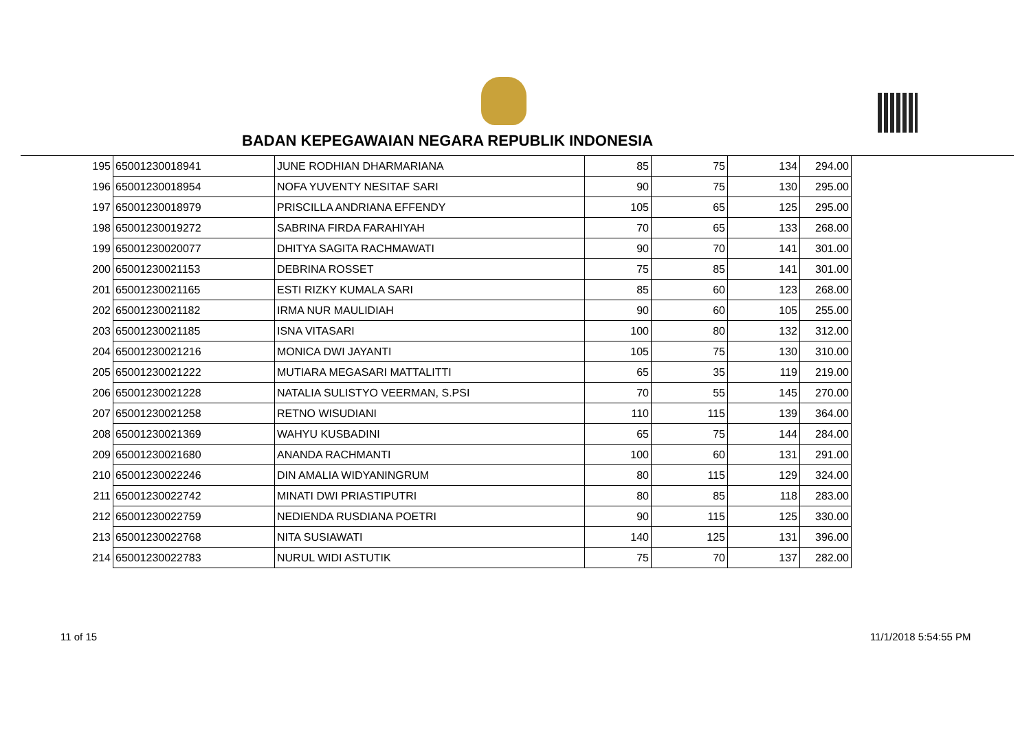BADAN KEPEGAWAIAN NEGARA REPUBLIK INDONESIA
| 195 | 65001230018941 | JUNE RODHIAN DHARMARIANA | 85 | 75 | 134 | 294.00 |
| 196 | 65001230018954 | NOFA YUVENTY NESITAF SARI | 90 | 75 | 130 | 295.00 |
| 197 | 65001230018979 | PRISCILLA ANDRIANA EFFENDY | 105 | 65 | 125 | 295.00 |
| 198 | 65001230019272 | SABRINA FIRDA FARAHIYAH | 70 | 65 | 133 | 268.00 |
| 199 | 65001230020077 | DHITYA SAGITA RACHMAWATI | 90 | 70 | 141 | 301.00 |
| 200 | 65001230021153 | DEBRINA ROSSET | 75 | 85 | 141 | 301.00 |
| 201 | 65001230021165 | ESTI RIZKY KUMALA SARI | 85 | 60 | 123 | 268.00 |
| 202 | 65001230021182 | IRMA NUR MAULIDIAH | 90 | 60 | 105 | 255.00 |
| 203 | 65001230021185 | ISNA VITASARI | 100 | 80 | 132 | 312.00 |
| 204 | 65001230021216 | MONICA DWI JAYANTI | 105 | 75 | 130 | 310.00 |
| 205 | 65001230021222 | MUTIARA MEGASARI MATTALITTI | 65 | 35 | 119 | 219.00 |
| 206 | 65001230021228 | NATALIA SULISTYO VEERMAN, S.PSI | 70 | 55 | 145 | 270.00 |
| 207 | 65001230021258 | RETNO WISUDIANI | 110 | 115 | 139 | 364.00 |
| 208 | 65001230021369 | WAHYU KUSBADINI | 65 | 75 | 144 | 284.00 |
| 209 | 65001230021680 | ANANDA RACHMANTI | 100 | 60 | 131 | 291.00 |
| 210 | 65001230022246 | DIN AMALIA WIDYANINGRUM | 80 | 115 | 129 | 324.00 |
| 211 | 65001230022742 | MINATI DWI PRIASTIPUTRI | 80 | 85 | 118 | 283.00 |
| 212 | 65001230022759 | NEDIENDA RUSDIANA POETRI | 90 | 115 | 125 | 330.00 |
| 213 | 65001230022768 | NITA SUSIAWATI | 140 | 125 | 131 | 396.00 |
| 214 | 65001230022783 | NURUL WIDI ASTUTIK | 75 | 70 | 137 | 282.00 |
11 of 15 11/1/2018 5:54:55 PM